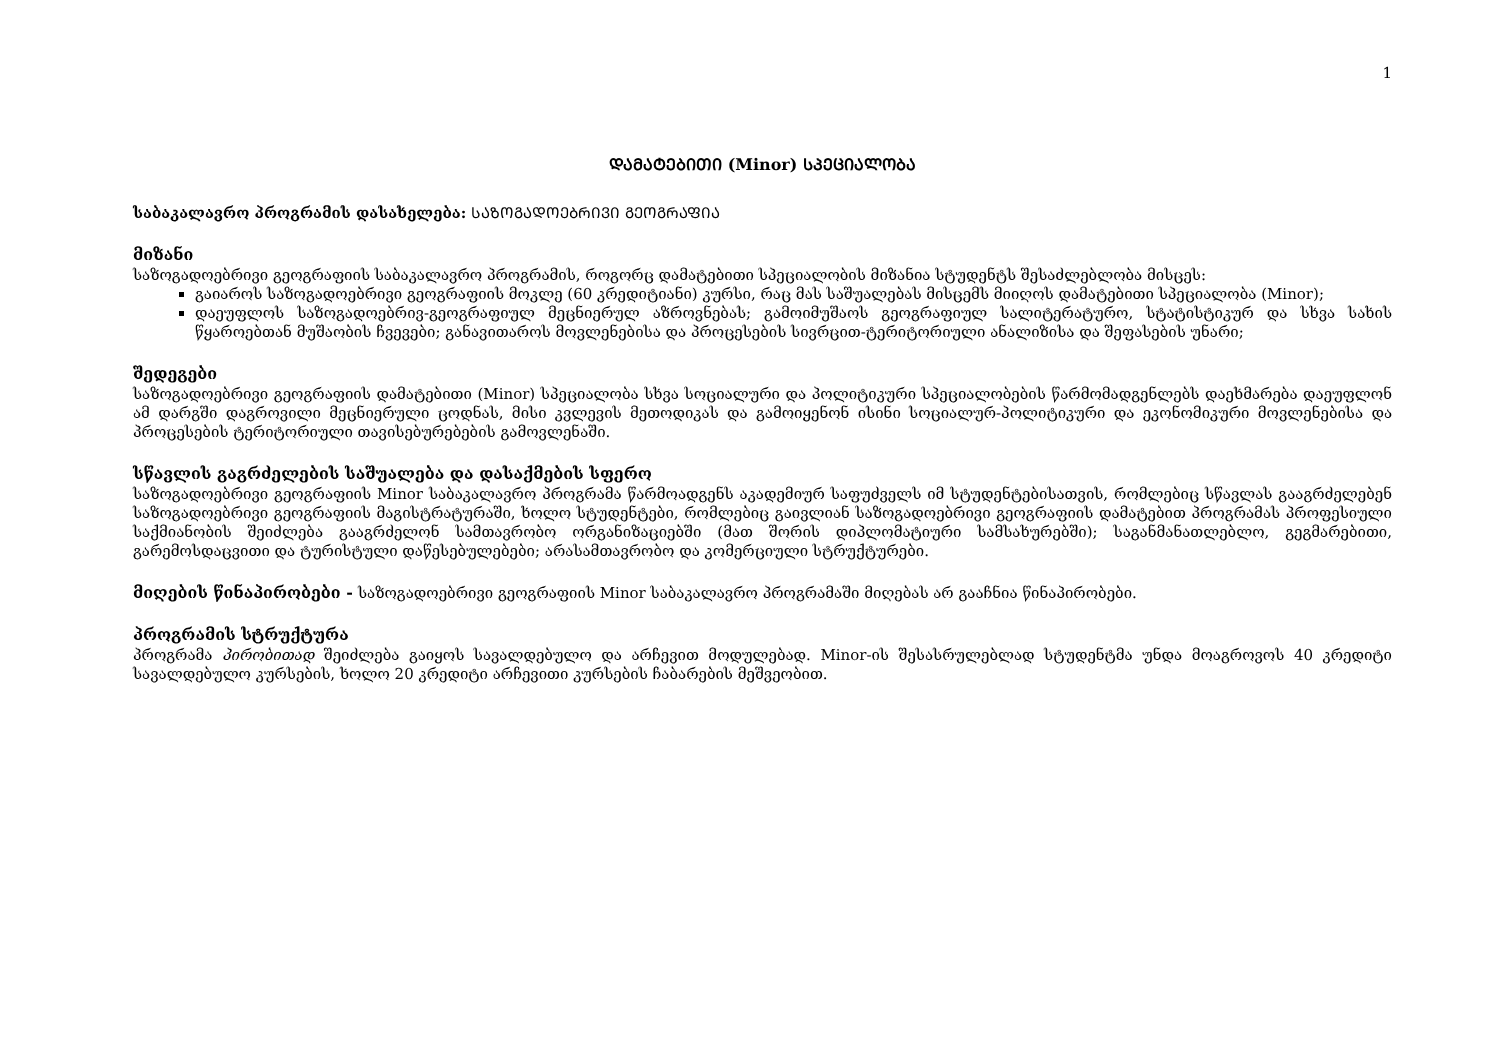1
ᲓᲐᲛᲐᲢᲔᲑᲘᲗᲘ (Minor) ᲡᲞᲔᲪᲘᲐᲚᲝᲑᲐ
საბაკალავრო პროგრამის დასახელება: ᲡᲐᲖᲝᲒᲐᲓᲝᲔᲑᲠᲘᲕᲘ ᲒᲔᲝᲒᲠᲐᲤᲘᲐ
მიზანი
საზოგადოებრივი გეოგრაფიის საბაკალავრო პროგრამის, როგორც დამატებითი სპეციალობის მიზანია სტუდენტს შესაძლებლობა მისცეს:
გაიაროს საზოგადოებრივი გეოგრაფიის მოკლე (60 კრედიტიანი) კურსი, რაც მას საშუალებას მისცემს მიიღოს დამატებითი სპეციალობა (Minor);
დაეუფლოს საზოგადოებრივ-გეოგრაფიულ მეცნიერულ აზროვნებას; გამოიმუშაოს გეოგრაფიულ სალიტერატურო, სტატისტიკურ და სხვა სახის წყაროებთან მუშაობის ჩვევები; განავითაროს მოვლენებისა და პროცესების სივრცით-ტერიტორიული ანალიზისა და შეფასების უნარი;
შედეგები
საზოგადოებრივი გეოგრაფიის დამატებითი (Minor) სპეციალობა სხვა სოციალური და პოლიტიკური სპეციალობების წარმომადგენლებს დაეხმარება დაეუფლონ ამ დარგში დაგროვილი მეცნიერული ცოდნას, მისი კვლევის მეთოდიკას და გამოიყენონ ისინი სოციალურ-პოლიტიკური და ეკონომიკური მოვლენებისა და პროცესების ტერიტორიული თავისებურებების გამოვლენაში.
სწავლის გაგრძელების საშუალება და დასაქმების სფერო
საზოგადოებრივი გეოგრაფიის Minor საბაკალავრო პროგრამა წარმოადგენს აკადემიურ საფუძველს იმ სტუდენტებისათვის, რომლებიც სწავლას გააგრძელებენ საზოგადოებრივი გეოგრაფიის მაგისტრატურაში, ხოლო სტუდენტები, რომლებიც გაივლიან საზოგადოებრივი გეოგრაფიის დამატებით პროგრამას პროფესიული საქმიანობის შეიძლება გააგრძელონ სამთავრობო ორგანიზაციებში (მათ შორის დიპლომატიური სამსახურებში); საგანმანათლებლო, გეგმარებითი, გარემოსდაცვითი და ტურისტული დაწესებულებები; არასამთავრობო და კომერციული სტრუქტურები.
მიღების წინაპირობები - საზოგადოებრივი გეოგრაფიის Minor საბაკალავრო პროგრამაში მიღებას არ გააჩნია წინაპირობები.
პროგრამის სტრუქტურა
პროგრამა პირობითად შეიძლება გაიყოს სავალდებულო და არჩევით მოდულებად. Minor-ის შესასრულებლად სტუდენტმა უნდა მოაგროვოს 40 კრედიტი სავალდებულო კურსების, ხოლო 20 კრედიტი არჩევითი კურსების ჩაბარების მეშვეობით.